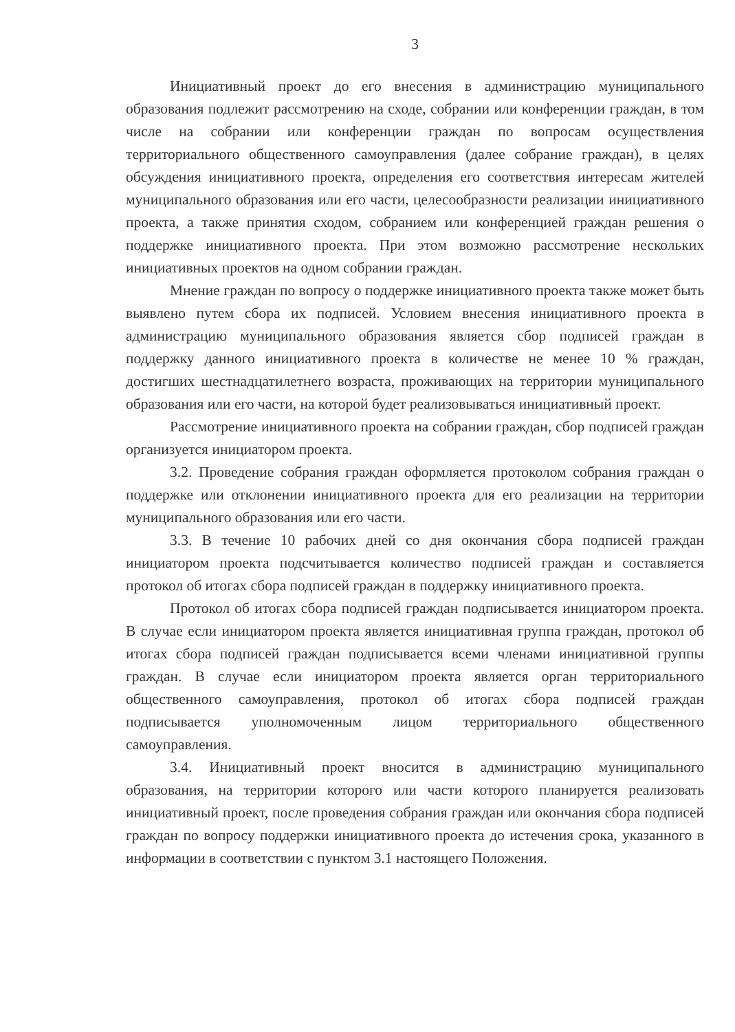3
Инициативный проект до его внесения в администрацию муниципального образования подлежит рассмотрению на сходе, собрании или конференции граждан, в том числе на собрании или конференции граждан по вопросам осуществления территориального общественного самоуправления (далее собрание граждан), в целях обсуждения инициативного проекта, определения его соответствия интересам жителей муниципального образования или его части, целесообразности реализации инициативного проекта, а также принятия сходом, собранием или конференцией граждан решения о поддержке инициативного проекта. При этом возможно рассмотрение нескольких инициативных проектов на одном собрании граждан.
Мнение граждан по вопросу о поддержке инициативного проекта также может быть выявлено путем сбора их подписей. Условием внесения инициативного проекта в администрацию муниципального образования является сбор подписей граждан в поддержку данного инициативного проекта в количестве не менее 10 % граждан, достигших шестнадцатилетнего возраста, проживающих на территории муниципального образования или его части, на которой будет реализовываться инициативный проект.
Рассмотрение инициативного проекта на собрании граждан, сбор подписей граждан организуется инициатором проекта.
3.2. Проведение собрания граждан оформляется протоколом собрания граждан о поддержке или отклонении инициативного проекта для его реализации на территории муниципального образования или его части.
3.3. В течение 10 рабочих дней со дня окончания сбора подписей граждан инициатором проекта подсчитывается количество подписей граждан и составляется протокол об итогах сбора подписей граждан в поддержку инициативного проекта.
Протокол об итогах сбора подписей граждан подписывается инициатором проекта. В случае если инициатором проекта является инициативная группа граждан, протокол об итогах сбора подписей граждан подписывается всеми членами инициативной группы граждан. В случае если инициатором проекта является орган территориального общественного самоуправления, протокол об итогах сбора подписей граждан подписывается уполномоченным лицом территориального общественного самоуправления.
3.4. Инициативный проект вносится в администрацию муниципального образования, на территории которого или части которого планируется реализовать инициативный проект, после проведения собрания граждан или окончания сбора подписей граждан по вопросу поддержки инициативного проекта до истечения срока, указанного в информации в соответствии с пунктом 3.1 настоящего Положения.